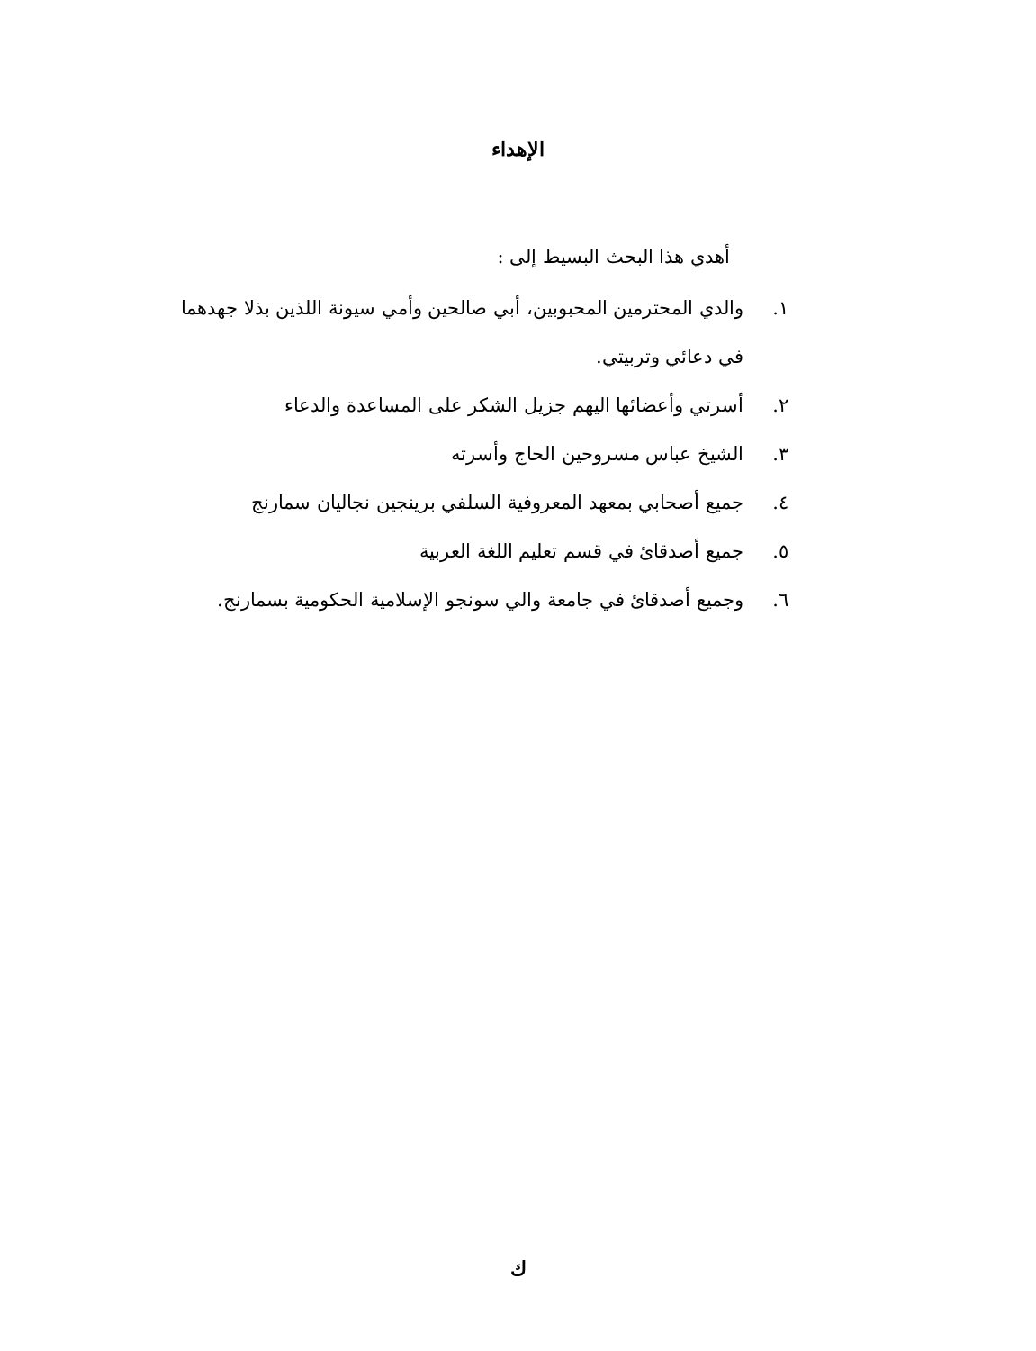الإهداء
أهدي هذا البحث البسيط إلى :
١. والدي المحترمين المحبوبين، أبي صالحين وأمي سيونة اللذين بذلا جهدهما في دعائي وتربيتي.
٢. أسرتي وأعضائها اليهم جزيل الشكر على المساعدة والدعاء
٣. الشيخ عباس مسروحين الحاج وأسرته
٤. جميع أصحابي بمعهد المعروفية السلفي برينجين نجاليان سمارنج
٥. جميع أصدقائ في قسم تعليم اللغة العربية
٦. وجميع أصدقائ في جامعة والي سونجو الإسلامية الحكومية بسمارنج.
ك